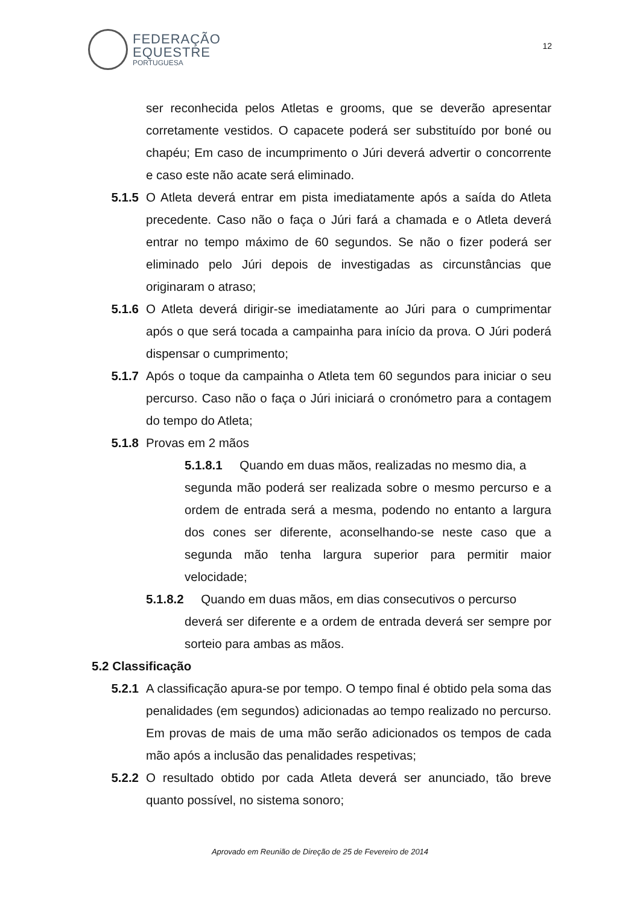FEDERAÇÃO
EQUESTRE
PORTUGUESA
12
ser reconhecida pelos Atletas e grooms, que se deverão apresentar corretamente vestidos. O capacete poderá ser substituído por boné ou chapéu; Em caso de incumprimento o Júri deverá advertir o concorrente e caso este não acate será eliminado.
5.1.5 O Atleta deverá entrar em pista imediatamente após a saída do Atleta precedente. Caso não o faça o Júri fará a chamada e o Atleta deverá entrar no tempo máximo de 60 segundos. Se não o fizer poderá ser eliminado pelo Júri depois de investigadas as circunstâncias que originaram o atraso;
5.1.6 O Atleta deverá dirigir-se imediatamente ao Júri para o cumprimentar após o que será tocada a campainha para início da prova. O Júri poderá dispensar o cumprimento;
5.1.7 Após o toque da campainha o Atleta tem 60 segundos para iniciar o seu percurso. Caso não o faça o Júri iniciará o cronómetro para a contagem do tempo do Atleta;
5.1.8 Provas em 2 mãos
5.1.8.1 Quando em duas mãos, realizadas no mesmo dia, a
segunda mão poderá ser realizada sobre o mesmo percurso e a ordem de entrada será a mesma, podendo no entanto a largura dos cones ser diferente, aconselhando-se neste caso que a segunda mão tenha largura superior para permitir maior velocidade;
5.1.8.2 Quando em duas mãos, em dias consecutivos o percurso
deverá ser diferente e a ordem de entrada deverá ser sempre por sorteio para ambas as mãos.
5.2 Classificação
5.2.1 A classificação apura-se por tempo. O tempo final é obtido pela soma das penalidades (em segundos) adicionadas ao tempo realizado no percurso. Em provas de mais de uma mão serão adicionados os tempos de cada mão após a inclusão das penalidades respetivas;
5.2.2 O resultado obtido por cada Atleta deverá ser anunciado, tão breve quanto possível, no sistema sonoro;
Aprovado em Reunião de Direção de 25 de Fevereiro de 2014